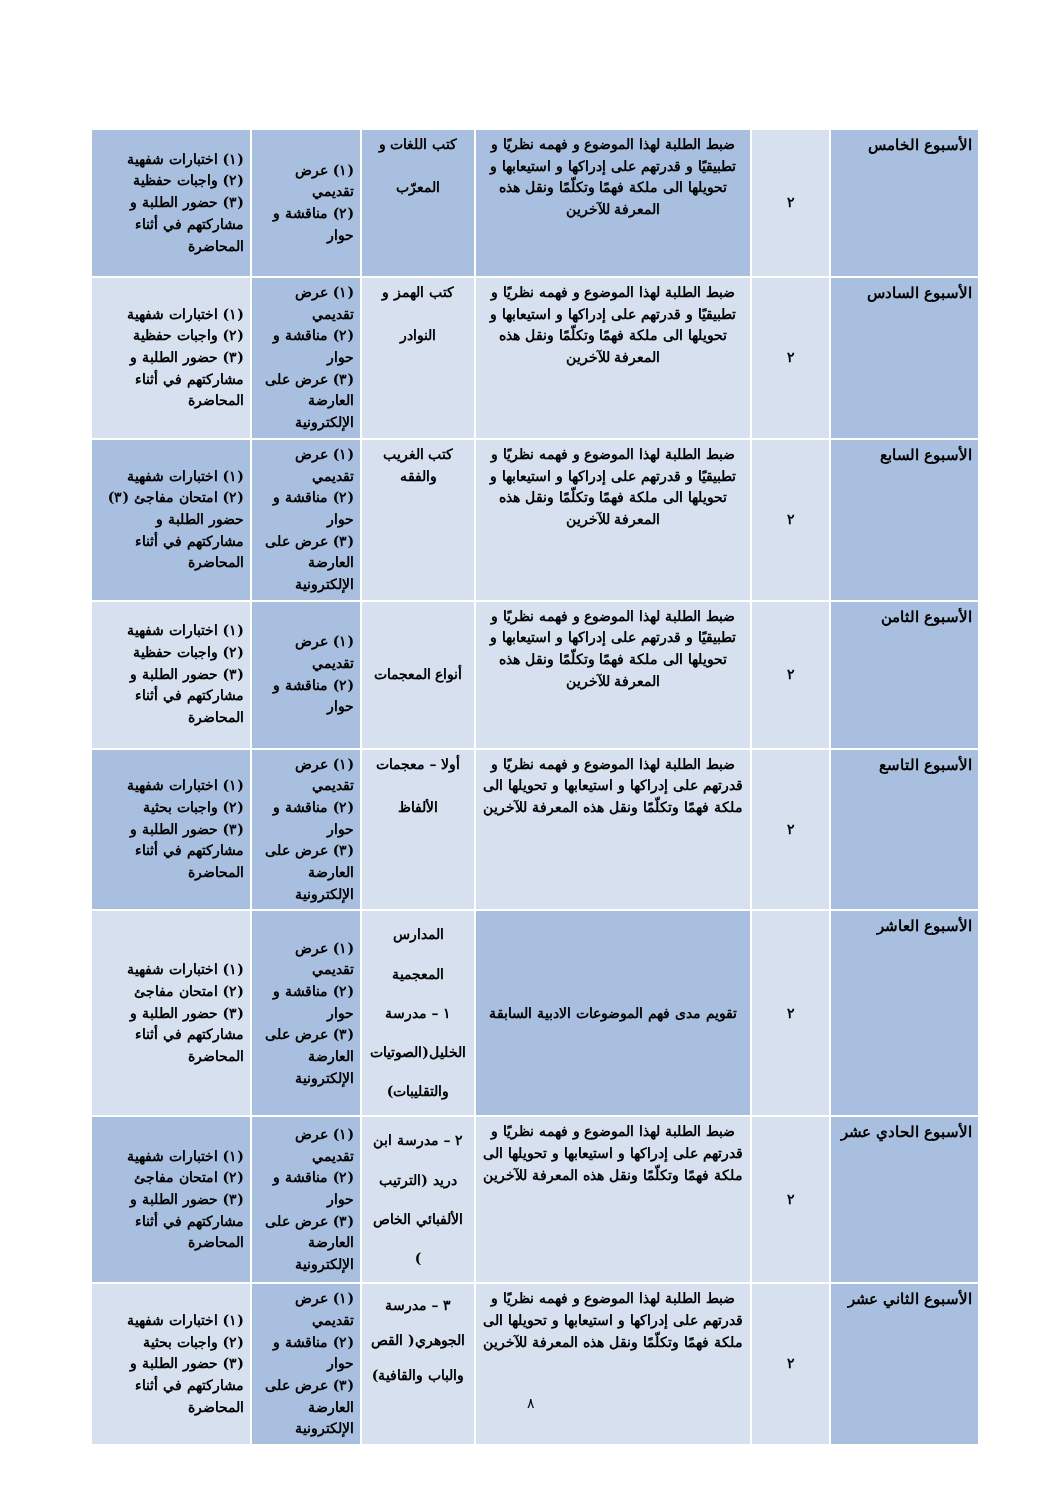| الأسبوع الخامس | ٢ | ضبط الطلبة لهذا الموضوع و فهمه نظريًا و تطبيقيًا و قدرتهم على إدراكها و استيعابها و تحويلها الى ملكة فهمًا وتكلّمًا ونقل هذه المعرفة للآخرين | كتب اللغات و المعرّب | (١) عرض تقديمي (٢) مناقشة و حوار | (١) اختبارات شفهية (٢) واجبات حفظية (٣) حضور الطلبة و مشاركتهم في أثناء المحاضرة |
| الأسبوع السادس | ٢ | ضبط الطلبة لهذا الموضوع و فهمه نظريًا و تطبيقيًا و قدرتهم على إدراكها و استيعابها و تحويلها الى ملكة فهمًا وتكلّمًا ونقل هذه المعرفة للآخرين | كتب الهمز و النوادر | (١) عرض تقديمي (٢) مناقشة و حوار (٣) عرض على العارضة الإلكترونية | (١) اختبارات شفهية (٢) واجبات حفظية (٣) حضور الطلبة و مشاركتهم في أثناء المحاضرة |
| الأسبوع السابع | ٢ | ضبط الطلبة لهذا الموضوع و فهمه نظريًا و تطبيقيًا و قدرتهم على إدراكها و استيعابها و تحويلها الى ملكة فهمًا وتكلّمًا ونقل هذه المعرفة للآخرين | كتب الغريب والفقه | (١) عرض تقديمي (٢) مناقشة و حوار (٣) عرض على العارضة الإلكترونية | (١) اختبارات شفهية (٢) امتحان مفاجئ (٣) حضور الطلبة و مشاركتهم في أثناء المحاضرة |
| الأسبوع الثامن | ٢ | ضبط الطلبة لهذا الموضوع و فهمه نظريًا و تطبيقيًا و قدرتهم على إدراكها و استيعابها و تحويلها الى ملكة فهمًا وتكلّمًا ونقل هذه المعرفة للآخرين | أنواع المعجمات | (١) عرض تقديمي (٢) مناقشة و حوار | (١) اختبارات شفهية (٢) واجبات حفظية (٣) حضور الطلبة و مشاركتهم في أثناء المحاضرة |
| الأسبوع التاسع | ٢ | ضبط الطلبة لهذا الموضوع و فهمه نظريًا و قدرتهم على إدراكها و استيعابها و تحويلها الى ملكة فهمًا وتكلّمًا ونقل هذه المعرفة للآخرين | أولا – معجمات الألفاظ | (١) عرض تقديمي (٢) مناقشة و حوار (٣) عرض على العارضة الإلكترونية | (١) اختبارات شفهية (٢) واجبات بحثية (٣) حضور الطلبة و مشاركتهم في أثناء المحاضرة |
| الأسبوع العاشر | ٢ | تقويم مدى فهم الموضوعات الادبية السابقة | المدارس المعجمية ١ – مدرسة الخليل(الصوتيات والتقليبات) | (١) عرض تقديمي (٢) مناقشة و حوار (٣) عرض على العارضة الإلكترونية | (١) اختبارات شفهية (٢) امتحان مفاجئ (٣) حضور الطلبة و مشاركتهم في أثناء المحاضرة |
| الأسبوع الحادي عشر | ٢ | ضبط الطلبة لهذا الموضوع و فهمه نظريًا و قدرتهم على إدراكها و استيعابها و تحويلها الى ملكة فهمًا وتكلّمًا ونقل هذه المعرفة للآخرين | ٢ – مدرسة ابن دريد (الترتيب الألفبائي الخاص ) | (١) عرض تقديمي (٢) مناقشة و حوار (٣) عرض على العارضة الإلكترونية | (١) اختبارات شفهية (٢) امتحان مفاجئ (٣) حضور الطلبة و مشاركتهم في أثناء المحاضرة |
| الأسبوع الثاني عشر | ٢ | ضبط الطلبة لهذا الموضوع و فهمه نظريًا و قدرتهم على إدراكها و استيعابها و تحويلها الى ملكة فهمًا وتكلّمًا ونقل هذه المعرفة للآخرين | ٣ – مدرسة الجوهري( القص والباب والقافية) | (١) عرض تقديمي (٢) مناقشة و حوار (٣) عرض على العارضة الإلكترونية | (١) اختبارات شفهية (٢) واجبات بحثية (٣) حضور الطلبة و مشاركتهم في أثناء المحاضرة |
٨